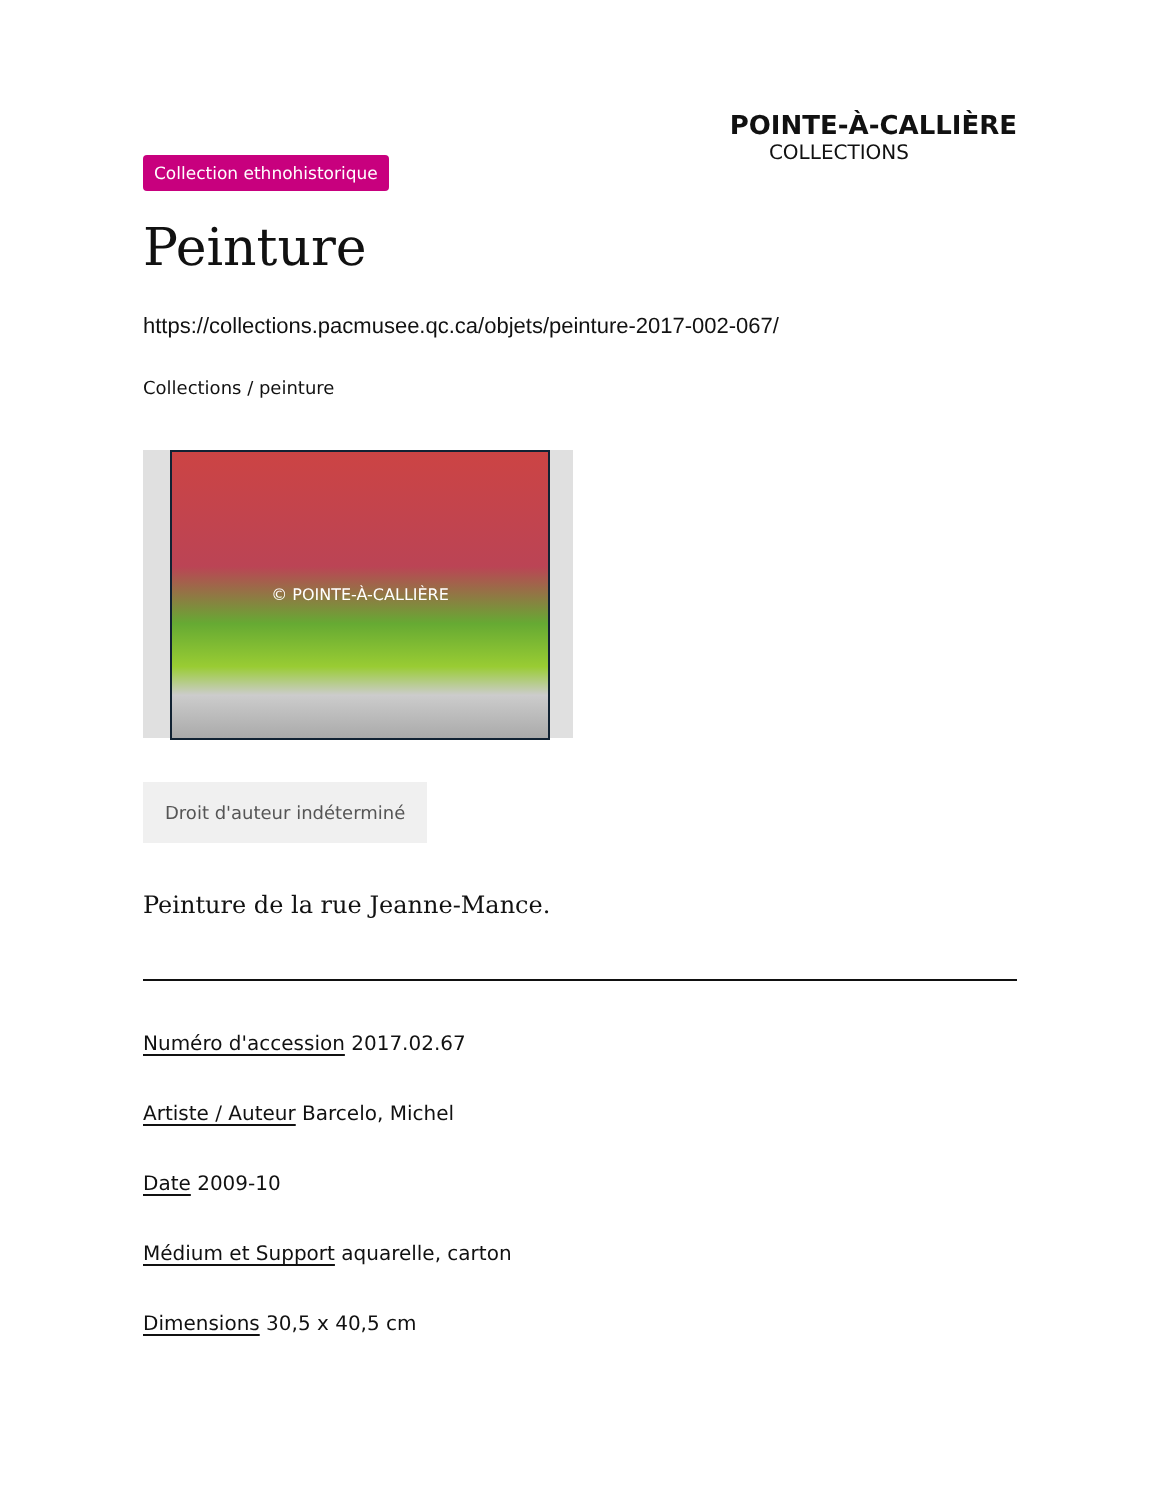POINTE-À-CALLIÈRE
COLLECTIONS
Collection ethnohistorique
Peinture
https://collections.pacmusee.qc.ca/objets/peinture-2017-002-067/
Collections / peinture
© POINTE-À-CALLIÈRE
Droit d'auteur indéterminé
Peinture de la rue Jeanne-Mance.
Numéro d'accession 2017.02.67
Artiste / Auteur Barcelo, Michel
Date 2009-10
Médium et Support aquarelle, carton
Dimensions 30,5 x 40,5 cm